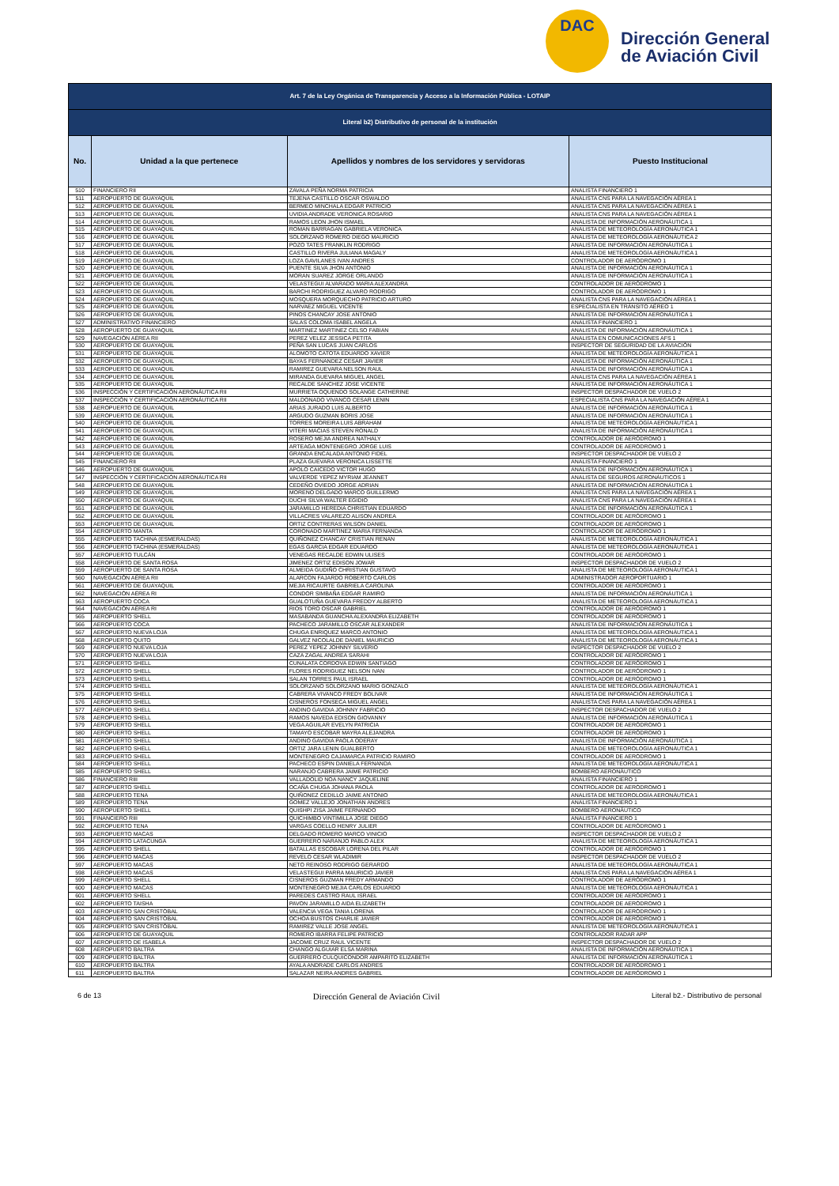DAC
Dirección General
de Aviación Civil
| Art. 7 de la Ley Orgánica de Transparencia y Acceso a la Información Pública - LOTAIP | | | |
| --- | --- | --- | --- |
| Literal b2) Distributivo de personal de la institución | | | |
| No. | Unidad a la que pertenece | Apellidos y nombres de los servidores y servidoras | Puesto Institucional |
| 510 | FINANCIERO RII | ZAVALA PEÑA NORMA PATRICIA | ANALISTA FINANCIERO 1 |
| 511 | AEROPUERTO DE GUAYAQUIL | TEJENA CASTILLO OSCAR OSWALDO | ANALISTA CNS PARA LA NAVEGACIÓN AÉREA 1 |
| 512 | AEROPUERTO DE GUAYAQUIL | BERMEO MINCHALA EDGAR PATRICIO | ANALISTA CNS PARA LA NAVEGACIÓN AÉREA 1 |
| 513 | AEROPUERTO DE GUAYAQUIL | UVIDIA ANDRADE VERONICA ROSARIO | ANALISTA CNS PARA LA NAVEGACIÓN AÉREA 1 |
| 514 | AEROPUERTO DE GUAYAQUIL | RAMOS LEON JHON ISMAEL | ANALISTA DE INFORMACIÓN AERONÁUTICA 1 |
| 515 | AEROPUERTO DE GUAYAQUIL | ROMAN BARRAGAN GABRIELA VERONICA | ANALISTA DE METEOROLOGÍA AERONÁUTICA 1 |
| 516 | AEROPUERTO DE GUAYAQUIL | SOLORZANO ROMERO DIEGO MAURICIO | ANALISTA DE METEOROLOGÍA AERONÁUTICA 2 |
| 517 | AEROPUERTO DE GUAYAQUIL | POZO TATES FRANKLIN RODRIGO | ANALISTA DE INFORMACIÓN AERONÁUTICA 1 |
| 518 | AEROPUERTO DE GUAYAQUIL | CASTILLO RIVERA JULIANA MAGALY | ANALISTA DE METEOROLOGÍA AERONÁUTICA 1 |
| 519 | AEROPUERTO DE GUAYAQUIL | LOZA GAVILANES IVAN ANDRES | CONTROLADOR DE AERÓDROMO 1 |
| 520 | AEROPUERTO DE GUAYAQUIL | PUENTE SILVA JHON ANTONIO | ANALISTA DE INFORMACIÓN AERONÁUTICA 1 |
| 521 | AEROPUERTO DE GUAYAQUIL | MORAN SUAREZ JORGE ORLANDO | ANALISTA DE INFORMACIÓN AERONÁUTICA 1 |
| 522 | AEROPUERTO DE GUAYAQUIL | VELASTEGUI ALVARADO MARIA ALEXANDRA | CONTROLADOR DE AERÓDROMO 1 |
| 523 | AEROPUERTO DE GUAYAQUIL | BARCHI RODRIGUEZ ALVARO RODRIGO | CONTROLADOR DE AERÓDROMO 1 |
| 524 | AEROPUERTO DE GUAYAQUIL | MOSQUERA MORQUECHO PATRICIO ARTURO | ANALISTA CNS PARA LA NAVEGACIÓN AÉREA 1 |
| 525 | AEROPUERTO DE GUAYAQUIL | NARVAEZ MIGUEL VICENTE | ESPECIALISTA EN TRÁNSITO AÉREO 1 |
| 526 | AEROPUERTO DE GUAYAQUIL | PINOS CHANCAY JOSE ANTONIO | ANALISTA DE INFORMACIÓN AERONÁUTICA 1 |
| 527 | ADMINISTRATIVO FINANCIERO | SALAS COLOMA ISABEL ANGELA | ANALISTA FINANCIERO 1 |
| 528 | AEROPUERTO DE GUAYAQUIL | MARTINEZ MARTINEZ CELSO FABIAN | ANALISTA DE INFORMACIÓN AERONÁUTICA 1 |
| 529 | NAVEGACIÓN AÉREA RII | PEREZ VELEZ JESSICA PETITA | ANALISTA EN COMUNICACIONES AFS 1 |
| 530 | AEROPUERTO DE GUAYAQUIL | PEÑA SAN LUCAS JUAN CARLOS | INSPECTOR DE SEGURIDAD DE LA AVIACIÓN |
| 531 | AEROPUERTO DE GUAYAQUIL | ALOMOTO CATOTA EDUARDO XAVIER | ANALISTA DE METEOROLOGÍA AERONÁUTICA 1 |
| 532 | AEROPUERTO DE GUAYAQUIL | BAYAS FERNANDEZ CESAR JAVIER | ANALISTA DE INFORMACIÓN AERONÁUTICA 1 |
| 533 | AEROPUERTO DE GUAYAQUIL | RAMIREZ GUEVARA NELSON RAUL | ANALISTA DE INFORMACIÓN AERONÁUTICA 1 |
| 534 | AEROPUERTO DE GUAYAQUIL | MIRANDA GUEVARA MIGUEL ANGEL | ANALISTA CNS PARA LA NAVEGACIÓN AÉREA 1 |
| 535 | AEROPUERTO DE GUAYAQUIL | RECALDE SANCHEZ JOSE VICENTE | ANALISTA DE INFORMACIÓN AERONÁUTICA 1 |
| 536 | INSPECCIÓN Y CERTIFICACIÓN AERONÁUTICA RII | MURRIETA OQUENDO SOLANGE CATHERINE | INSPECTOR DESPACHADOR DE VUELO 2 |
| 537 | INSPECCIÓN Y CERTIFICACIÓN AERONÁUTICA RII | MALDONADO VIVANCO CESAR LENIN | ESPECIALISTA CNS PARA LA NAVEGACIÓN AÉREA 1 |
| 538 | AEROPUERTO DE GUAYAQUIL | ARIAS JURADO LUIS ALBERTO | ANALISTA DE INFORMACIÓN AERONÁUTICA 1 |
| 539 | AEROPUERTO DE GUAYAQUIL | ARGUDO GUZMAN BORIS JOSE | ANALISTA DE INFORMACIÓN AERONÁUTICA 1 |
| 540 | AEROPUERTO DE GUAYAQUIL | TORRES MOREIRA LUIS ABRAHAM | ANALISTA DE METEOROLOGÍA AERONÁUTICA 1 |
| 541 | AEROPUERTO DE GUAYAQUIL | VITERI MACIAS STEVEN RONALD | ANALISTA DE INFORMACIÓN AERONÁUTICA 1 |
| 542 | AEROPUERTO DE GUAYAQUIL | ROSERO MEJIA ANDREA NATHALY | CONTROLADOR DE AERÓDROMO 1 |
| 543 | AEROPUERTO DE GUAYAQUIL | ARTEAGA MONTENEGRO JORGE LUIS | CONTROLADOR DE AERÓDROMO 1 |
| 544 | AEROPUERTO DE GUAYAQUIL | GRANDA ENCALADA ANTONIO FIDEL | INSPECTOR DESPACHADOR DE VUELO 2 |
| 545 | FINANCIERO RII | PLAZA GUEVARA VERONICA LISSETTE | ANALISTA FINANCIERO 1 |
| 546 | AEROPUERTO DE GUAYAQUIL | APOLO CAICEDO VICTOR HUGO | ANALISTA DE INFORMACIÓN AERONÁUTICA 1 |
| 547 | INSPECCIÓN Y CERTIFICACIÓN AERONÁUTICA RII | VALVERDE YEPEZ MYRIAM JEANNET | ANALISTA DE SEGUROS AERONÁUTICOS 1 |
| 548 | AEROPUERTO DE GUAYAQUIL | CEDEÑO OVIEDO JORGE ADRIAN | ANALISTA DE INFORMACIÓN AERONÁUTICA 1 |
| 549 | AEROPUERTO DE GUAYAQUIL | MORENO DELGADO MARCO GUILLERMO | ANALISTA CNS PARA LA NAVEGACIÓN AÉREA 1 |
| 550 | AEROPUERTO DE GUAYAQUIL | DUCHI SILVA WALTER EGIDIO | ANALISTA CNS PARA LA NAVEGACIÓN AÉREA 1 |
| 551 | AEROPUERTO DE GUAYAQUIL | JARAMILLO HEREDIA CHRISTIAN EDUARDO | ANALISTA DE INFORMACIÓN AERONÁUTICA 1 |
| 552 | AEROPUERTO DE GUAYAQUIL | VILLACRES VALAREZO ALISON ANDREA | CONTROLADOR DE AERÓDROMO 1 |
| 553 | AEROPUERTO DE GUAYAQUIL | ORTIZ CONTRERAS WILSON DANIEL | CONTROLADOR DE AERÓDROMO 1 |
| 554 | AEROPUERTO MANTA | CORONADO MARTINEZ MARIA FERNANDA | CONTROLADOR DE AERÓDROMO 1 |
| 555 | AEROPUERTO TACHINA (ESMERALDAS) | QUIÑONEZ CHANCAY CRISTIAN RENAN | ANALISTA DE METEOROLOGÍA AERONÁUTICA 1 |
| 556 | AEROPUERTO TACHINA (ESMERALDAS) | EGAS GARCIA EDGAR EDUARDO | ANALISTA DE METEOROLOGÍA AERONÁUTICA 1 |
| 557 | AEROPUERTO TULCÁN | VENEGAS RECALDE EDWIN ULISES | CONTROLADOR DE AERÓDROMO 1 |
| 558 | AEROPUERTO DE SANTA ROSA | JIMENEZ ORTIZ EDISON JOWAR | INSPECTOR DESPACHADOR DE VUELO 2 |
| 559 | AEROPUERTO DE SANTA ROSA | ALMEIDA GUDIÑO CHRISTIAN GUSTAVO | ANALISTA DE METEOROLOGÍA AERONÁUTICA 1 |
| 560 | NAVEGACIÓN AÉREA RII | ALARCON FAJARDO ROBERTO CARLOS | ADMINISTRADOR AEROPORTUARIO 1 |
| 561 | AEROPUERTO DE GUAYAQUIL | MEJIA RICAURTE GABRIELA CAROLINA | CONTROLADOR DE AERÓDROMO 1 |
| 562 | NAVEGACIÓN AÉREA RI | CONDOR SIMBAÑA EDGAR RAMIRO | ANALISTA DE INFORMACIÓN AERONÁUTICA 1 |
| 563 | AEROPUERTO COCA | GUALOTUÑA GUEVARA FREDDY ALBERTO | ANALISTA DE METEOROLOGÍA AERONÁUTICA 1 |
| 564 | NAVEGACIÓN AÉREA RI | RIOS TORO OSCAR GABRIEL | CONTROLADOR DE AERÓDROMO 1 |
| 565 | AEROPUERTO SHELL | MASABANDA GUANCHA ALEXANDRA ELIZABETH | CONTROLADOR DE AERÓDROMO 1 |
| 566 | AEROPUERTO COCA | PACHECO JARAMILLO OSCAR ALEXANDER | ANALISTA DE INFORMACIÓN AERONÁUTICA 1 |
| 567 | AEROPUERTO NUEVA LOJA | CHUGA ENRIQUEZ MARCO ANTONIO | ANALISTA DE METEOROLOGÍA AERONÁUTICA 1 |
| 568 | AEROPUERTO QUITO | GALVEZ NICOLALDE DANIEL MAURICIO | ANALISTA DE METEOROLOGÍA AERONÁUTICA 1 |
| 569 | AEROPUERTO NUEVA LOJA | PEREZ YEPEZ JOHNNY SILVERIO | INSPECTOR DESPACHADOR DE VUELO 2 |
| 570 | AEROPUERTO NUEVA LOJA | CAZA ZAGAL ANDREA SARAHI | CONTROLADOR DE AERÓDROMO 1 |
| 571 | AEROPUERTO SHELL | CUNALATA CORDOVA EDWIN SANTIAGO | CONTROLADOR DE AERÓDROMO 1 |
| 572 | AEROPUERTO SHELL | FLORES RODRIGUEZ NELSON IVAN | CONTROLADOR DE AERÓDROMO 1 |
| 573 | AEROPUERTO SHELL | SALAN TORRES PAUL ISRAEL | CONTROLADOR DE AERÓDROMO 1 |
| 574 | AEROPUERTO SHELL | SOLORZANO SOLORZANO MARIO GONZALO | ANALISTA DE METEOROLOGÍA AERONÁUTICA 1 |
| 575 | AEROPUERTO SHELL | CABRERA VIVANCO FREDY BOLIVAR | ANALISTA DE INFORMACIÓN AERONÁUTICA 1 |
| 576 | AEROPUERTO SHELL | CISNEROS FONSECA MIGUEL ANGEL | ANALISTA CNS PARA LA NAVEGACIÓN AÉREA 1 |
| 577 | AEROPUERTO SHELL | ANDINO GAVIDIA JOHNNY FABRICIO | INSPECTOR DESPACHADOR DE VUELO 2 |
| 578 | AEROPUERTO SHELL | RAMOS NAVEDA EDISON GIOVANNY | ANALISTA DE INFORMACIÓN AERONÁUTICA 1 |
| 579 | AEROPUERTO SHELL | VEGA AGUILAR EVELYN PATRICIA | CONTROLADOR DE AERÓDROMO 1 |
| 580 | AEROPUERTO SHELL | TAMAYO ESCOBAR MAYRA ALEJANDRA | CONTROLADOR DE AERÓDROMO 1 |
| 581 | AEROPUERTO SHELL | ANDINO GAVIDIA PAOLA ODERAY | ANALISTA DE INFORMACIÓN AERONÁUTICA 1 |
| 582 | AEROPUERTO SHELL | ORTIZ JARA LENIN GUALBERTO | ANALISTA DE METEOROLOGÍA AERONÁUTICA 1 |
| 583 | AEROPUERTO SHELL | MONTENEGRO CAJAMARCA PATRICIO RAMIRO | CONTROLADOR DE AERÓDROMO 1 |
| 584 | AEROPUERTO SHELL | PACHECO ESPIN DANIELA FERNANDA | ANALISTA DE METEOROLOGÍA AERONÁUTICA 1 |
| 585 | AEROPUERTO SHELL | NARANJO CABRERA JAIME PATRICIO | BOMBERO AERONÁUTICO |
| 586 | FINANCIERO RIII | VALLADOLID NOA NANCY JAQUELINE | ANALISTA FINANCIERO 1 |
| 587 | AEROPUERTO SHELL | OCAÑA CHUGA JOHANA PAOLA | CONTROLADOR DE AERÓDROMO 1 |
| 588 | AEROPUERTO TENA | QUIÑONEZ CEDILLO JAIME ANTONIO | ANALISTA DE METEOROLOGÍA AERONÁUTICA 1 |
| 589 | AEROPUERTO TENA | GOMEZ VALLEJO JONATHAN ANDRES | ANALISTA FINANCIERO 1 |
| 590 | AEROPUERTO SHELL | QUISHPI ZISA JAIME FERNANDO | BOMBERO AERONÁUTICO |
| 591 | FINANCIERO RIII | QUICHIMBO VINTIMILLA JOSE DIEGO | ANALISTA FINANCIERO 1 |
| 592 | AEROPUERTO TENA | VARGAS COELLO HENRY JULIER | CONTROLADOR DE AERÓDROMO 1 |
| 593 | AEROPUERTO MACAS | DELGADO ROMERO MARCO VINICIO | INSPECTOR DESPACHADOR DE VUELO 2 |
| 594 | AEROPUERTO LATACUNGA | GUERRERO NARANJO PABLO ALEX | ANALISTA DE METEOROLOGÍA AERONÁUTICA 1 |
| 595 | AEROPUERTO SHELL | BATALLAS ESCOBAR LORENA DEL PILAR | CONTROLADOR DE AERÓDROMO 1 |
| 596 | AEROPUERTO MACAS | REVELO CESAR WLADIMIR | INSPECTOR DESPACHADOR DE VUELO 2 |
| 597 | AEROPUERTO MACAS | NETO REINOSO RODRIGO GERARDO | ANALISTA DE METEOROLOGÍA AERONÁUTICA 1 |
| 598 | AEROPUERTO MACAS | VELASTEGUI PARRA MAURICIO JAVIER | ANALISTA CNS PARA LA NAVEGACIÓN AÉREA 1 |
| 599 | AEROPUERTO SHELL | CISNEROS GUZMAN FREDY ARMANDO | CONTROLADOR DE AERÓDROMO 1 |
| 600 | AEROPUERTO MACAS | MONTENEGRO MEJIA CARLOS EDUARDO | ANALISTA DE METEOROLOGÍA AERONÁUTICA 1 |
| 601 | AEROPUERTO SHELL | PAREDES CASTRO RAUL ISRAEL | CONTROLADOR DE AERÓDROMO 1 |
| 602 | AEROPUERTO TAISHA | PAVON JARAMILLO AIDA ELIZABETH | CONTROLADOR DE AERÓDROMO 1 |
| 603 | AEROPUERTO SAN CRISTÓBAL | VALENCIA VEGA TANIA LORENA | CONTROLADOR DE AERÓDROMO 1 |
| 604 | AEROPUERTO SAN CRISTÓBAL | OCHOA BUSTOS CHARLIE JAVIER | CONTROLADOR DE AERÓDROMO 1 |
| 605 | AEROPUERTO SAN CRISTÓBAL | RAMIREZ VALLE JOSE ANGEL | ANALISTA DE METEOROLOGÍA AERONÁUTICA 1 |
| 606 | AEROPUERTO DE GUAYAQUIL | ROMERO IBARRA FELIPE PATRICIO | CONTROLADOR RADAR APP |
| 607 | AEROPUERTO DE ISABELA | JACOME CRUZ RAUL VICENTE | INSPECTOR DESPACHADOR DE VUELO 2 |
| 608 | AEROPUERTO BALTRA | CHANGO ALGUIAR ELSA MARINA | ANALISTA DE INFORMACIÓN AERONÁUTICA 1 |
| 609 | AEROPUERTO BALTRA | GUERRERO CULQUICONDOR AMPARITO ELIZABETH | ANALISTA DE INFORMACIÓN AERONÁUTICA 1 |
| 610 | AEROPUERTO BALTRA | AYALA ANDRADE CARLOS ANDRES | CONTROLADOR DE AERÓDROMO 1 |
| 611 | AEROPUERTO BALTRA | SALAZAR NEIRA ANDRES GABRIEL | CONTROLADOR DE AERÓDROMO 1 |
6 de 13 Dirección General de Aviación Civil Literal b2.- Distributivo de personal